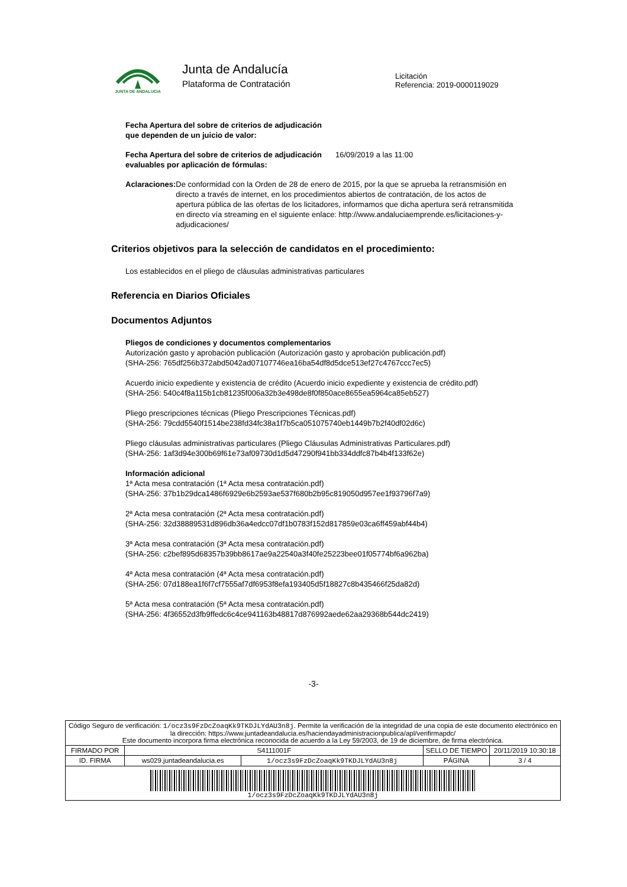JUNTA DE ANDALUCIA
Junta de Andalucía
Plataforma de Contratación
Licitación
Referencia: 2019-0000119029
Fecha Apertura del sobre de criterios de adjudicación que dependen de un juicio de valor:
Fecha Apertura del sobre de criterios de adjudicación evaluables por aplicación de fórmulas:
16/09/2019 a las 11:00
Aclaraciones: De conformidad con la Orden de 28 de enero de 2015, por la que se aprueba la retransmisión en directo a través de internet, en los procedimientos abiertos de contratación, de los actos de apertura pública de las ofertas de los licitadores, informamos que dicha apertura será retransmitida en directo vía streaming en el siguiente enlace: http://www.andaluciaemprende.es/licitaciones-y-adjudicaciones/
Criterios objetivos para la selección de candidatos en el procedimiento:
Los establecidos en el pliego de cláusulas administrativas particulares
Referencia en Diarios Oficiales
Documentos Adjuntos
Pliegos de condiciones y documentos complementarios
Autorización gasto y aprobación publicación (Autorización gasto y aprobación publicación.pdf)
(SHA-256: 765df256b372abd5042ad07107746ea16ba54df8d5dce513ef27c4767ccc7ec5)
Acuerdo inicio expediente y existencia de crédito (Acuerdo inicio expediente y existencia de crédito.pdf)
(SHA-256: 540c4f8a115b1cb81235f006a32b3e498de8f0f850ace8655ea5964ca85eb527)
Pliego prescripciones técnicas (Pliego Prescripciones Técnicas.pdf)
(SHA-256: 79cdd5540f1514be238fd34fc38a1f7b5ca051075740eb1449b7b2f40df02d6c)
Pliego cláusulas administrativas particulares (Pliego Cláusulas Administrativas Particulares.pdf)
(SHA-256: 1af3d94e300b69f61e73af09730d1d5d47290f941bb334ddfc87b4b4f133f62e)
Información adicional
1ª Acta mesa contratación (1ª Acta mesa contratación.pdf)
(SHA-256: 37b1b29dca1486f6929e6b2593ae537f680b2b95c819050d957ee1f93796f7a9)
2ª Acta mesa contratación (2ª Acta mesa contratación.pdf)
(SHA-256: 32d38889531d896db36a4edcc07df1b0783f152d817859e03ca6ff459abf44b4)
3ª Acta mesa contratación (3ª Acta mesa contratación.pdf)
(SHA-256: c2bef895d68357b39bb8617ae9a22540a3f40fe25223bee01f05774bf6a962ba)
4ª Acta mesa contratación (4ª Acta mesa contratación.pdf)
(SHA-256: 07d188ea1f6f7cf7555af7df6953f8efa193405d5f18827c8b435466f25da82d)
5ª Acta mesa contratación (5ª Acta mesa contratación.pdf)
(SHA-256: 4f36552d3fb9ffedc6c4ce941163b48817d876992aede62aa29368b544dc2419)
-3-
| Código Seguro de verificación: 1/ocz3s9FzDcZoaqKk9TKDJLYdAU3n8j . Permite la verificación de la integridad de una copia de este documento electrónico en la dirección: https://www.juntadeandalucia.es/haciendayadministracionpublica/apl/verifirmapdc/ Este documento incorpora firma electrónica reconocida de acuerdo a la Ley 59/2003, de 19 de diciembre, de firma electrónica. | | | | |
| FIRMADO POR | S4111001F | | SELLO DE TIEMPO | 20/11/2019 10:30:18 |
| ID. FIRMA | ws029.juntadeandalucia.es | 1/ocz3s9FzDcZoaqKk9TKDJLYdAU3n8j | PÁGINA | 3 / 4 |
| 1/ocz3s9FzDcZoaqKk9TKDJLYdAU3n8j | | | | |